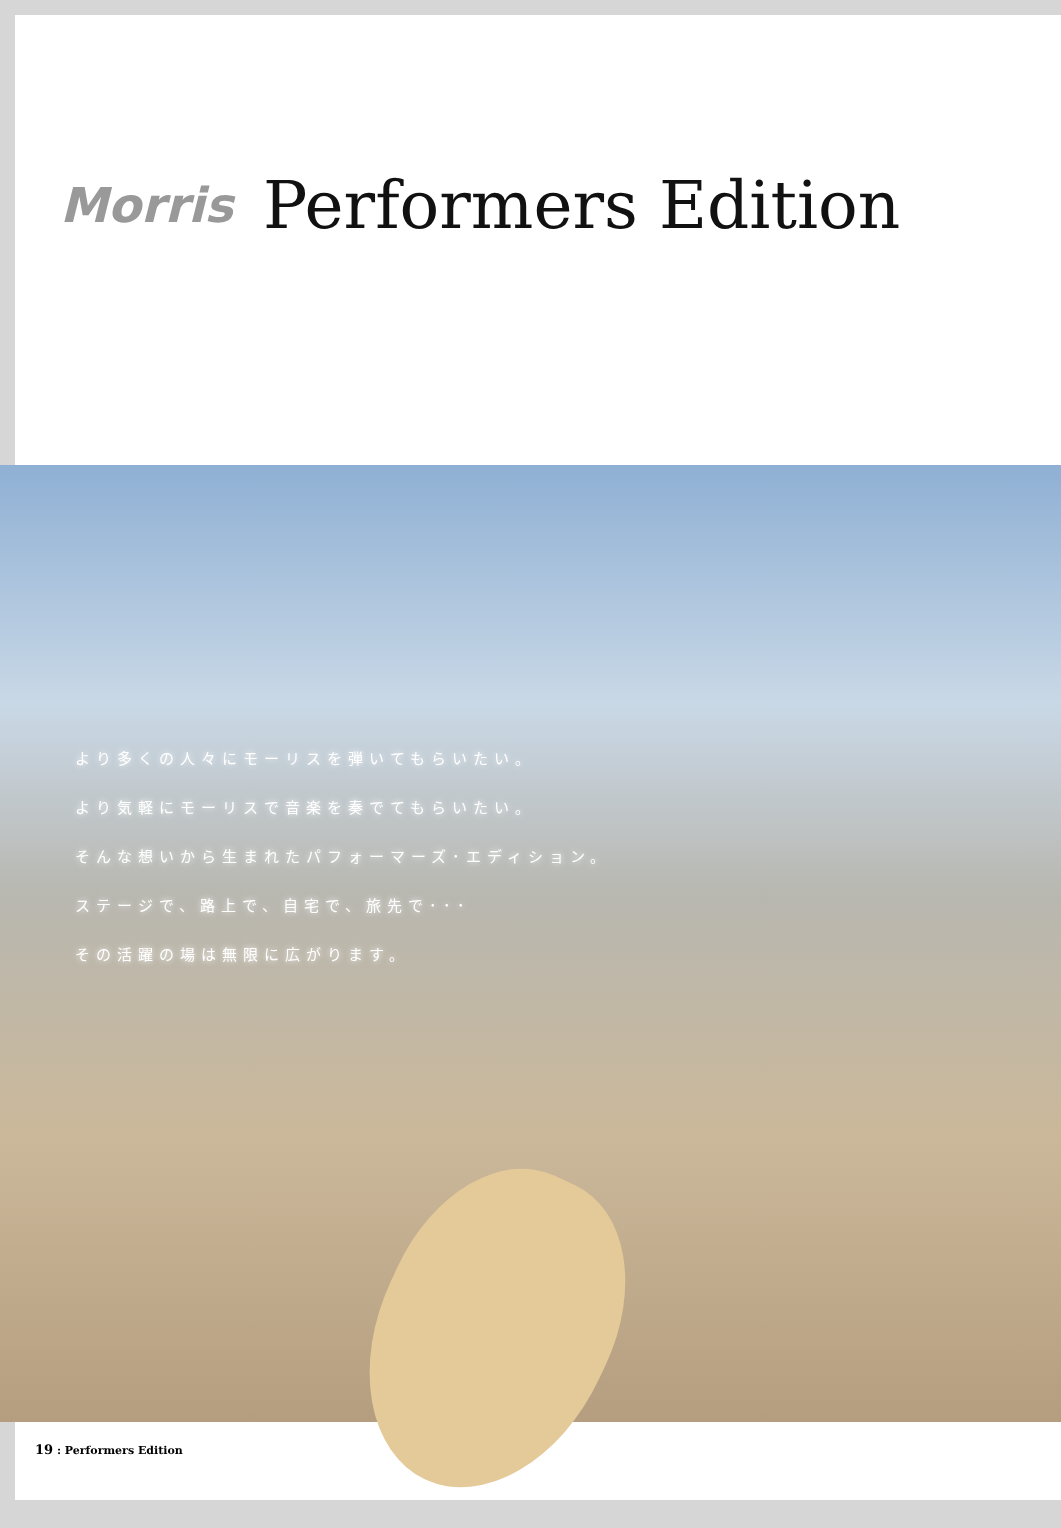Morris Performers Edition
より多くの人々にモーリスを弾いてもらいたい。
より気軽にモーリスで音楽を奏でてもらいたい。
そんな想いから生まれたパフォーマーズ･エディション。
ステージで、路上で、自宅で、旅先で･･･
その活躍の場は無限に広がります。
19 : Performers Edition